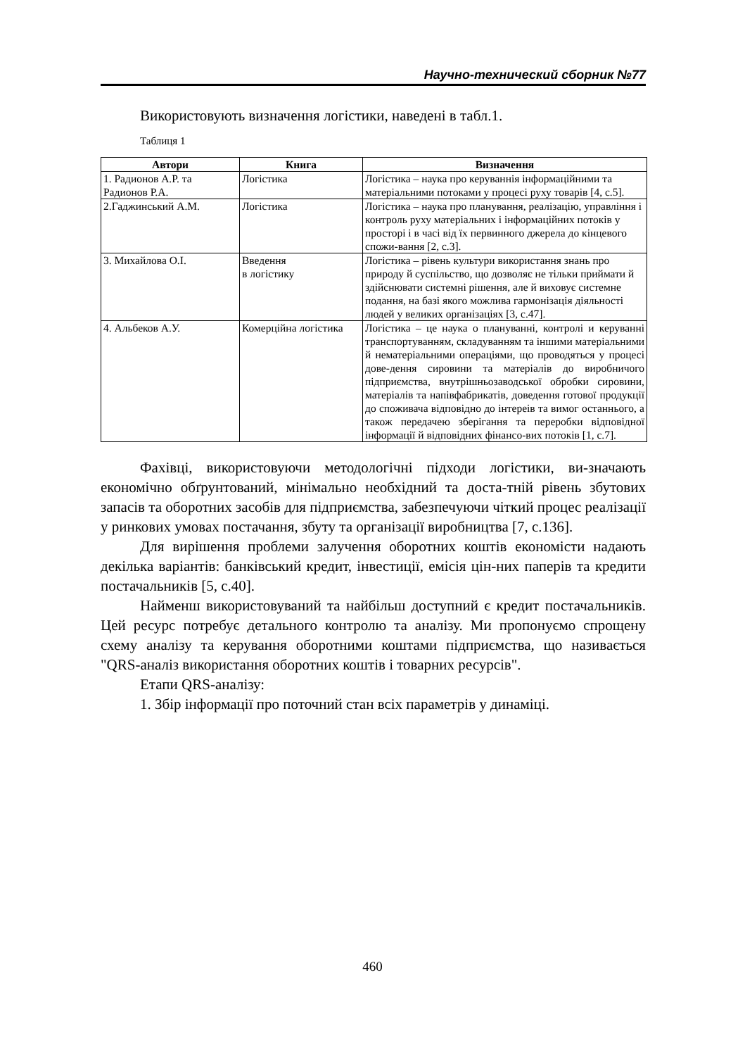Научно-технический сборник №77
Використовують визначення логістики, наведені в табл.1.
Таблиця 1
| Автори | Книга | Визначення |
| --- | --- | --- |
| 1. Радионов А.Р. та Радионов Р.А. | Логістика | Логістика – наука про керуваннія інформаційними та матеріальними потоками у процесі руху товарів [4, с.5]. |
| 2.Гаджинський А.М. | Логістика | Логістика – наука про планування, реалізацію, управління і контроль руху матеріальних і інформаційних потоків у просторі і в часі від їх первинного джерела до кінцевого спожи-вання [2, с.3]. |
| 3. Михайлова О.І. | Введення в логістику | Логістика – рівень культури використання знань про природу й суспільство, що дозволяє не тільки приймати й здійснювати системні рішення, але й виховує системне подання, на базі якого можлива гармонізація діяльності людей у великих організаціях [3, с.47]. |
| 4. Альбеков А.У. | Комерційна логістика | Логістика – це наука о плануванні, контролі и керуванні транспортуванням, складуванням та іншими матеріальними й нематеріальними операціями, що проводяться у процесі дове-дення сировини та матеріалів до виробничого підприємства, внутрішньозаводської обробки сировини, матеріалів та напівфабрикатів, доведення готової продукції до споживача відповідно до інтереів та вимог останнього, а також передачею зберігання та переробки відповідної інформації й відповідних фінансо-вих потоків [1, с.7]. |
Фахівці, використовуючи методологічні підходи логістики, ви-значають економічно обґрунтований, мінімально необхідний та доста-тній рівень збутових запасів та оборотних засобів для підприємства, забезпечуючи чіткий процес реалізації у ринкових умовах постачання, збуту та організації виробництва [7, с.136].
Для вирішення проблеми залучення оборотних коштів економісти надають декілька варіантів: банківський кредит, інвестиції, емісія цін-них паперів та кредити постачальників [5, с.40].
Найменш використовуваний та найбільш доступний є кредит постачальників. Цей ресурс потребує детального контролю та аналізу. Ми пропонуємо спрощену схему аналізу та керування оборотними коштами підприємства, що називається "QRS-аналіз використання оборотних коштів і товарних ресурсів".
Етапи QRS-аналізу:
1. Збір інформації про поточний стан всіх параметрів у динаміці.
460